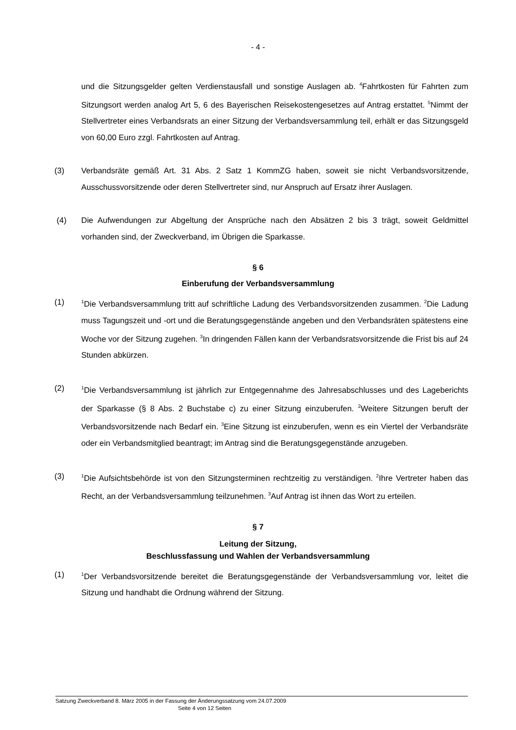- 4 -
und die Sitzungsgelder gelten Verdienstausfall und sonstige Auslagen ab. <sup>4</sup>Fahrtkosten für Fahrten zum Sitzungsort werden analog Art 5, 6 des Bayerischen Reisekostengesetzes auf Antrag erstattet. <sup>5</sup>Nimmt der Stellvertreter eines Verbandsrats an einer Sitzung der Verbandsversammlung teil, erhält er das Sitzungsgeld von 60,00 Euro zzgl. Fahrtkosten auf Antrag.
(3) Verbandsräte gemäß Art. 31 Abs. 2 Satz 1 KommZG haben, soweit sie nicht Verbands­vorsitzende, Ausschussvorsitzende oder deren Stellvertreter sind, nur Anspruch auf Ersatz ihrer Auslagen.
(4) Die Aufwendungen zur Abgeltung der Ansprüche nach den Absätzen 2 bis 3 trägt, soweit Geldmittel vorhanden sind, der Zweckverband, im Übrigen die Sparkasse.
§ 6
Einberufung der Verbandsversammlung
(1)
<sup>1</sup> Die Verbandsversammlung tritt auf schriftliche Ladung des Verbandsvorsitzenden zu­sammen. <sup>2</sup>Die Ladung muss Tagungszeit und -ort und die Beratungsgegenstände angeben und den Verbandsräten spätestens eine Woche vor der Sitzung zugehen. <sup>3</sup>In dringenden Fällen kann der Verbandsratsvorsitzende die Frist bis auf 24 Stunden abkürzen.
(2)
<sup>1</sup> Die Verbandsversammlung ist jährlich zur Entgegennahme des Jahresabschlusses und des Lageberichts der Sparkasse (§ 8 Abs. 2 Buchstabe c) zu einer Sitzung einzuberufen. <sup>2</sup>Weitere Sitzungen beruft der Verbandsvorsitzende nach Bedarf ein. <sup>3</sup>Eine Sitzung ist ein­zuberufen, wenn es ein Viertel der Verbandsräte oder ein Verbandsmitglied beantragt; im Antrag sind die Beratungsgegenstände anzugeben.
(3)
<sup>1</sup> Die Aufsichtsbehörde ist von den Sitzungsterminen rechtzeitig zu verständigen. <sup>2</sup>Ihre Vertreter haben das Recht, an der Verbandsversammlung teilzunehmen. <sup>3</sup>Auf Antrag ist ihnen das Wort zu erteilen.
§ 7
Leitung der Sitzung,
Beschlussfassung und Wahlen der Verbandsversammlung
(1)
<sup>1</sup> Der Verbandsvorsitzende bereitet die Beratungsgegenstände der Verbandsversammlung vor, leitet die Sitzung und handhabt die Ordnung während der Sitzung.
Satzung Zweckverband 8. März 2005 in der Fassung der Änderungssatzung vom 24.07.2009
Seite 4 von 12 Seiten